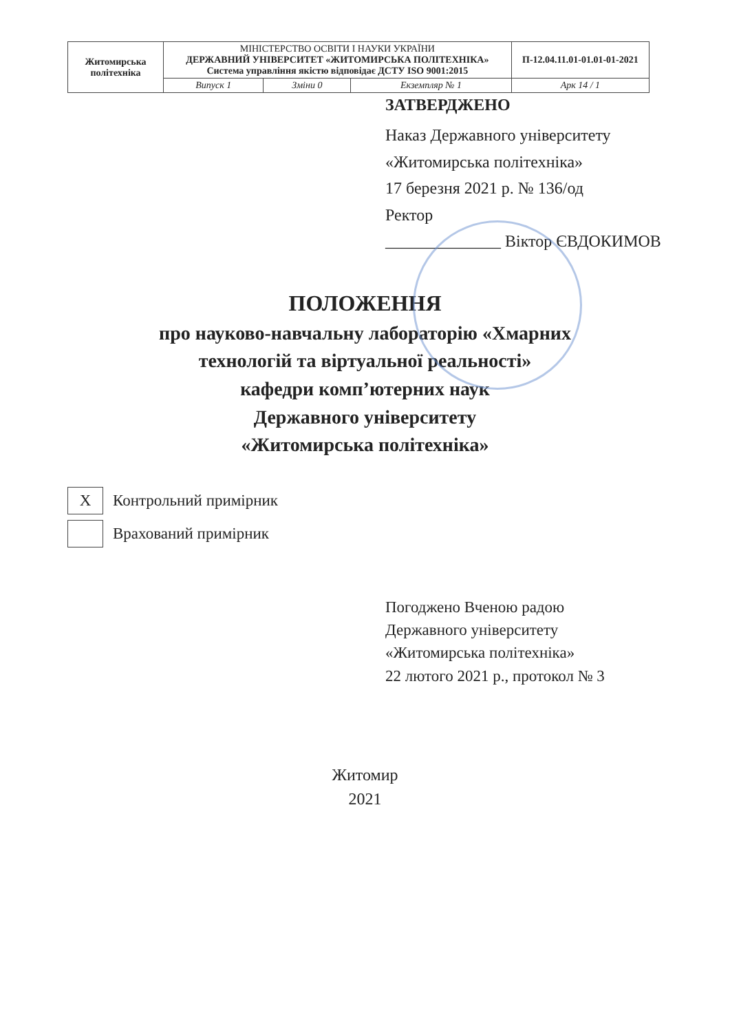| Житомирська політехніка | МІНІСТЕРСТВО ОСВІТИ І НАУКИ УКРАЇНИ ДЕРЖАВНИЙ УНІВЕРСИТЕТ «ЖИТОМИРСЬКА ПОЛІТЕХНІКА» Система управління якістю відповідає ДСТУ ISO 9001:2015 | | | П-12.04.11.01-01.01-01-2021 |
| | Випуск 1 | Зміни 0 | Екземпляр № 1 | Арк 14 / 1 |
ЗАТВЕРДЖЕНО
Наказ Державного університету
«Житомирська політехніка»
17 березня 2021 р. № 136/од
Ректор
______________ Віктор ЄВДОКИМОВ
ПОЛОЖЕННЯ
про науково-навчальну лабораторію «Хмарних
технологій та віртуальної реальності»
кафедри комп’ютерних наук
Державного університету
«Житомирська політехніка»
Х Контрольний примірник
Врахований примірник
Погоджено Вченою радою
Державного університету
«Житомирська політехніка»
22 лютого 2021 р., протокол № 3
Житомир
2021